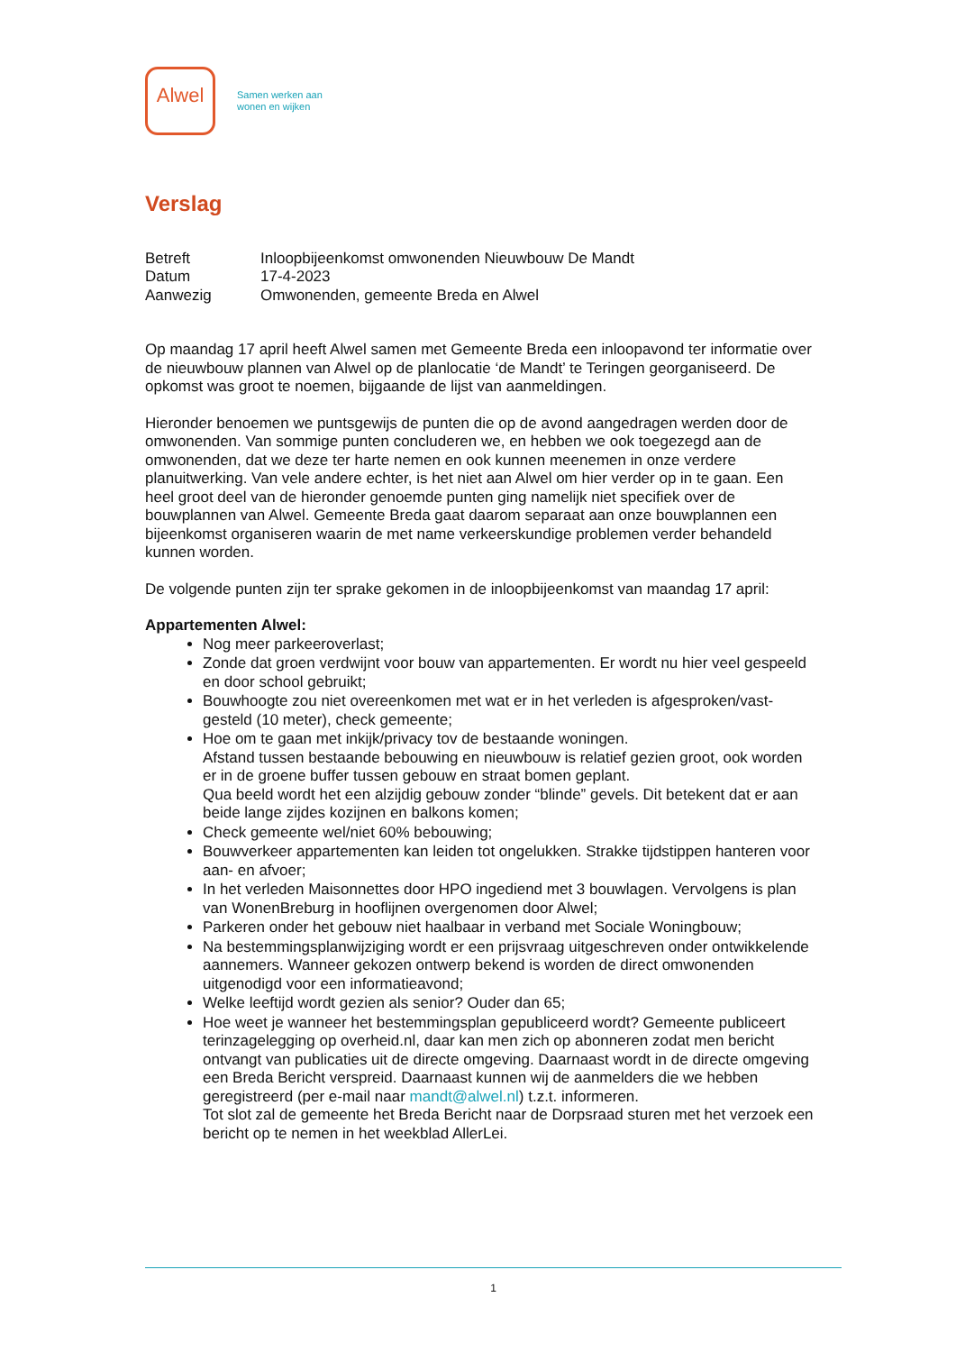Alwel
Samen werken aan
wonen en wijken
Verslag
| Betreft | Inloopbijeenkomst omwonenden Nieuwbouw De Mandt |
| Datum | 17-4-2023 |
| Aanwezig | Omwonenden, gemeente Breda en Alwel |
Op maandag 17 april heeft Alwel samen met Gemeente Breda een inloopavond ter informatie over de nieuwbouw plannen van Alwel op de planlocatie ‘de Mandt’ te Teringen georganiseerd. De opkomst was groot te noemen, bijgaande de lijst van aanmeldingen.
Hieronder benoemen we puntsgewijs de punten die op de avond aangedragen werden door de omwonenden. Van sommige punten concluderen we, en hebben we ook toegezegd aan de omwonenden, dat we deze ter harte nemen en ook kunnen meenemen in onze verdere planuitwerking. Van vele andere echter, is het niet aan Alwel om hier verder op in te gaan. Een heel groot deel van de hieronder genoemde punten ging namelijk niet specifiek over de bouwplannen van Alwel. Gemeente Breda gaat daarom separaat aan onze bouwplannen een bijeenkomst organiseren waarin de met name verkeerskundige problemen verder behandeld kunnen worden.
De volgende punten zijn ter sprake gekomen in de inloopbijeenkomst van maandag 17 april:
Appartementen Alwel:
Nog meer parkeeroverlast;
Zonde dat groen verdwijnt voor bouw van appartementen. Er wordt nu hier veel gespeeld en door school gebruikt;
Bouwhoogte zou niet overeenkomen met wat er in het verleden is afgesproken/vast-gesteld (10 meter), check gemeente;
Hoe om te gaan met inkijk/privacy tov de bestaande woningen.
Afstand tussen bestaande bebouwing en nieuwbouw is relatief gezien groot, ook worden er in de groene buffer tussen gebouw en straat bomen geplant.
Qua beeld wordt het een alzijdig gebouw zonder “blinde” gevels. Dit betekent dat er aan beide lange zijdes kozijnen en balkons komen;
Check gemeente wel/niet 60% bebouwing;
Bouwverkeer appartementen kan leiden tot ongelukken. Strakke tijdstippen hanteren voor aan- en afvoer;
In het verleden Maisonnettes door HPO ingediend met 3 bouwlagen. Vervolgens is plan van WonenBreburg in hooflijnen overgenomen door Alwel;
Parkeren onder het gebouw niet haalbaar in verband met Sociale Woningbouw;
Na bestemmingsplanwijziging wordt er een prijsvraag uitgeschreven onder ontwikkelende aannemers. Wanneer gekozen ontwerp bekend is worden de direct omwonenden uitgenodigd voor een informatieavond;
Welke leeftijd wordt gezien als senior? Ouder dan 65;
Hoe weet je wanneer het bestemmingsplan gepubliceerd wordt? Gemeente publiceert terinzagelegging op overheid.nl, daar kan men zich op abonneren zodat men bericht ontvangt van publicaties uit de directe omgeving. Daarnaast wordt in de directe omgeving een Breda Bericht verspreid. Daarnaast kunnen wij de aanmelders die we hebben geregistreerd (per e-mail naar mandt@alwel.nl) t.z.t. informeren.
Tot slot zal de gemeente het Breda Bericht naar de Dorpsraad sturen met het verzoek een bericht op te nemen in het weekblad AllerLei.
1